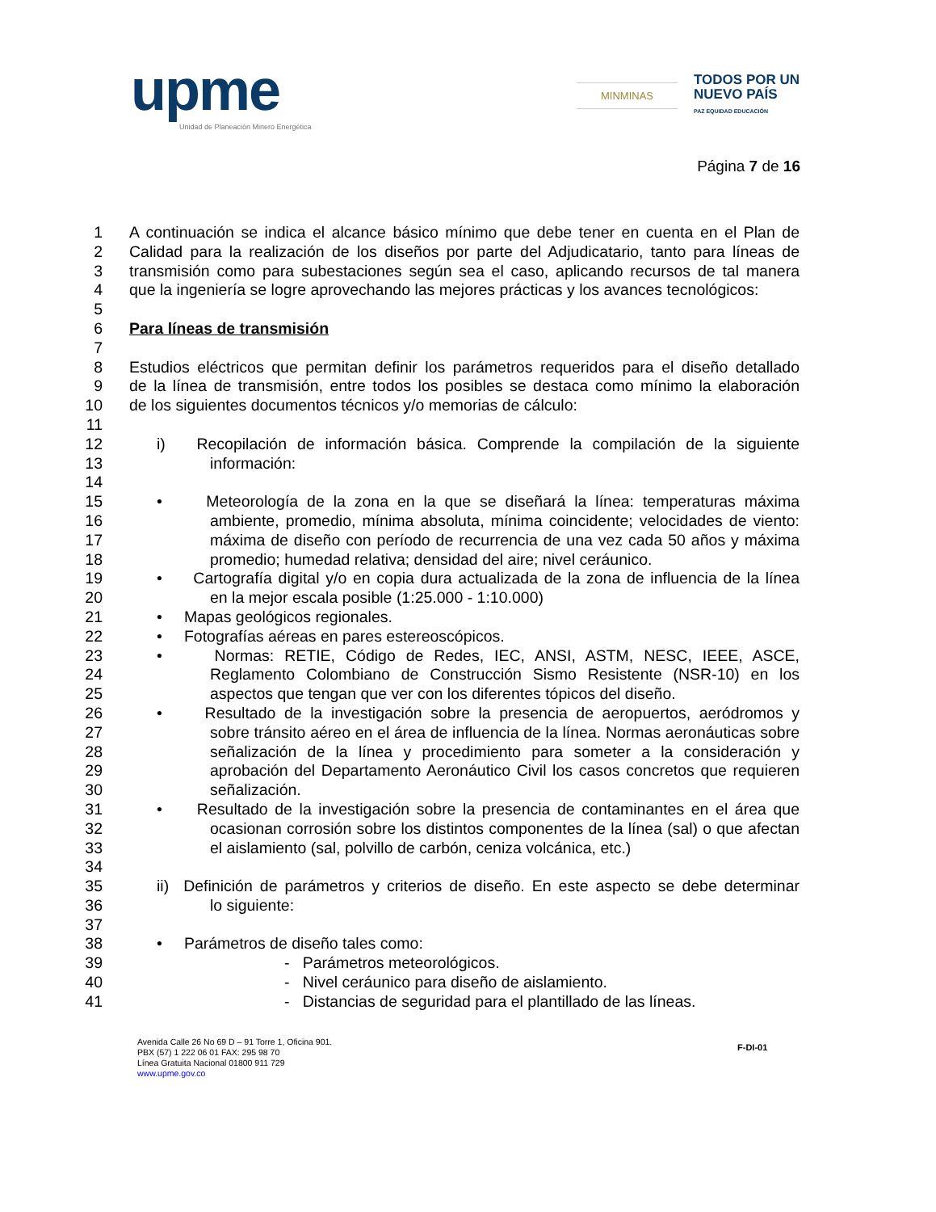upme
Unidad de Planeación Minero Energética
MINMINAS
TODOS POR UN
NUEVO PAÍS
PAZ EQUIDAD EDUCACIÓN
Página 7 de 16
1 A continuación se indica el alcance básico mínimo que debe tener en cuenta en el Plan de
2 Calidad para la realización de los diseños por parte del Adjudicatario, tanto para líneas de
3 transmisión como para subestaciones según sea el caso, aplicando recursos de tal manera
4 que la ingeniería se logre aprovechando las mejores prácticas y los avances tecnológicos:
5
6 Para líneas de transmisión
7
8 Estudios eléctricos que permitan definir los parámetros requeridos para el diseño detallado
9 de la línea de transmisión, entre todos los posibles se destaca como mínimo la elaboración
10 de los siguientes documentos técnicos y/o memorias de cálculo:
11
12 i) Recopilación de información básica. Comprende la compilación de la siguiente
13 información:
14
15 • Meteorología de la zona en la que se diseñará la línea: temperaturas máxima
16 ambiente, promedio, mínima absoluta, mínima coincidente; velocidades de viento:
17 máxima de diseño con período de recurrencia de una vez cada 50 años y máxima
18 promedio; humedad relativa; densidad del aire; nivel ceráunico.
19 • Cartografía digital y/o en copia dura actualizada de la zona de influencia de la línea
20 en la mejor escala posible (1:25.000 - 1:10.000)
21 • Mapas geológicos regionales.
22 • Fotografías aéreas en pares estereoscópicos.
23 • Normas: RETIE, Código de Redes, IEC, ANSI, ASTM, NESC, IEEE, ASCE,
24 Reglamento Colombiano de Construcción Sismo Resistente (NSR-10) en los
25 aspectos que tengan que ver con los diferentes tópicos del diseño.
26 • Resultado de la investigación sobre la presencia de aeropuertos, aeródromos y
27 sobre tránsito aéreo en el área de influencia de la línea. Normas aeronáuticas sobre
28 señalización de la línea y procedimiento para someter a la consideración y
29 aprobación del Departamento Aeronáutico Civil los casos concretos que requieren
30 señalización.
31 • Resultado de la investigación sobre la presencia de contaminantes en el área que
32 ocasionan corrosión sobre los distintos componentes de la línea (sal) o que afectan
33 el aislamiento (sal, polvillo de carbón, ceniza volcánica, etc.)
34
35 ii) Definición de parámetros y criterios de diseño. En este aspecto se debe determinar
36 lo siguiente:
37
38 • Parámetros de diseño tales como:
39 - Parámetros meteorológicos.
40 - Nivel ceráunico para diseño de aislamiento.
41 - Distancias de seguridad para el plantillado de las líneas.
Avenida Calle 26 No 69 D – 91 Torre 1, Oficina 901.
PBX (57) 1 222 06 01 FAX: 295 98 70
Línea Gratuita Nacional 01800 911 729
www.upme.gov.co
F-DI-01